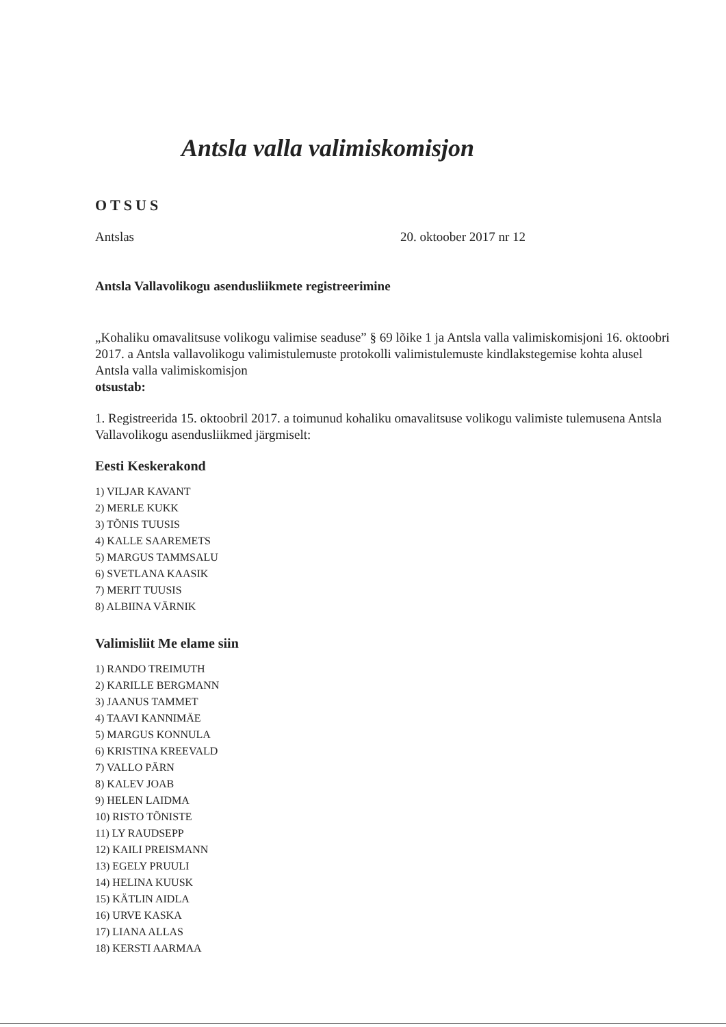Antsla valla valimiskomisjon
OTSUS
Antslas 20. oktoober 2017 nr 12
Antsla Vallavolikogu asendusliikmete registreerimine
„Kohaliku omavalitsuse volikogu valimise seaduse” § 69 lõike 1 ja Antsla valla valimiskomisjoni 16. oktoobri 2017. a Antsla vallavolikogu valimistulemuste protokolli valimistulemuste kindlakstegemise kohta alusel Antsla valla valimiskomisjon
otsustab:
1. Registreerida 15. oktoobril 2017. a toimunud kohaliku omavalitsuse volikogu valimiste tulemusena Antsla Vallavolikogu asendusliikmed järgmiselt:
Eesti Keskerakond
1) VILJAR KAVANT
2) MERLE KUKK
3) TÕNIS TUUSIS
4) KALLE SAAREMETS
5) MARGUS TAMMSALU
6) SVETLANA KAASIK
7) MERIT TUUSIS
8) ALBIINA VÄRNIK
Valimisliit Me elame siin
1) RANDO TREIMUTH
2) KARILLE BERGMANN
3) JAANUS TAMMET
4) TAAVI KANNIMÄE
5) MARGUS KONNULA
6) KRISTINA KREEVALD
7) VALLO PÄRN
8) KALEV JOAB
9) HELEN LAIDMA
10) RISTO TÕNISTE
11) LY RAUDSEPP
12) KAILI PREISMANN
13) EGELY PRUULI
14) HELINA KUUSK
15) KÄTLIN AIDLA
16) URVE KASKA
17) LIANA ALLAS
18) KERSTI AARMAA